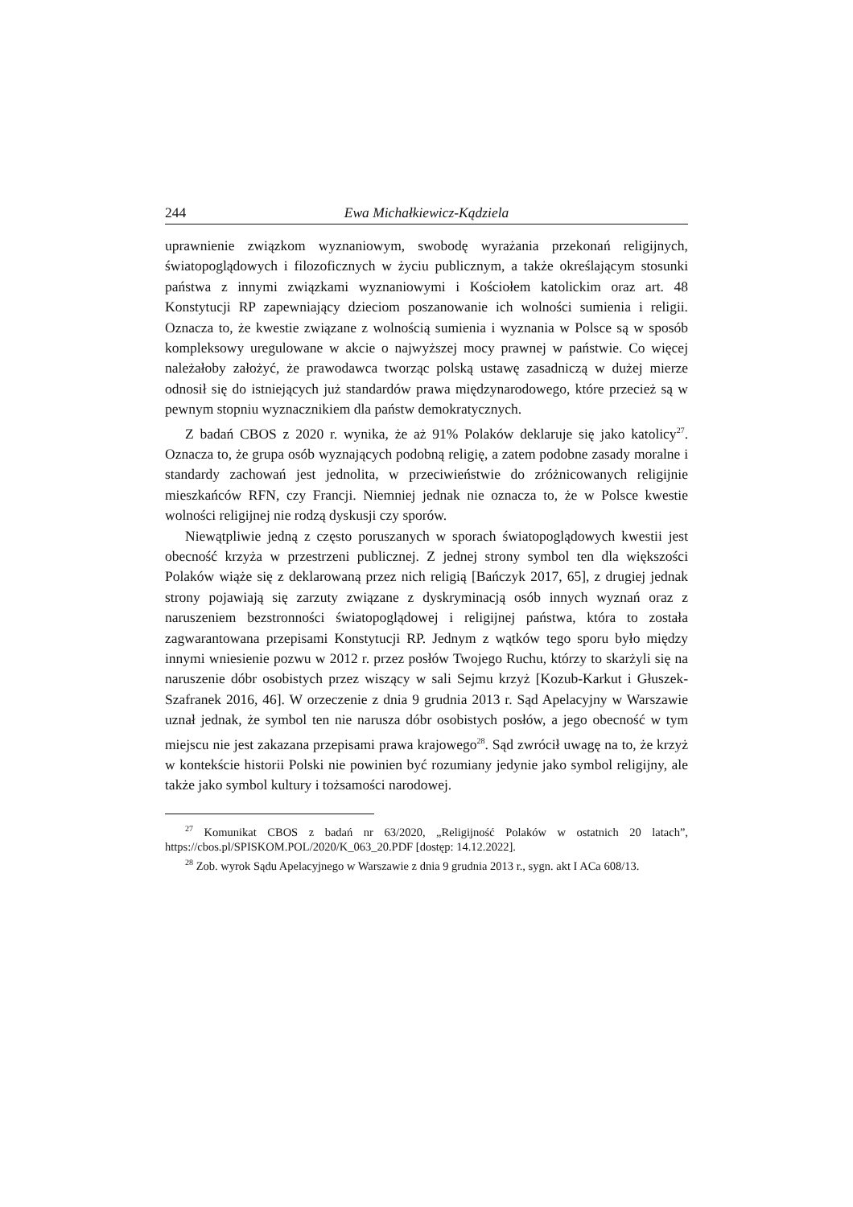244 Ewa Michałkiewicz-Kądziela
uprawnienie związkom wyznaniowym, swobodę wyrażania przekonań religijnych, światopoglądowych i filozoficznych w życiu publicznym, a także określającym stosunki państwa z innymi związkami wyznaniowymi i Kościołem katolickim oraz art. 48 Konstytucji RP zapewniający dzieciom poszanowanie ich wolności sumienia i religii. Oznacza to, że kwestie związane z wolnością sumienia i wyznania w Polsce są w sposób kompleksowy uregulowane w akcie o najwyższej mocy prawnej w państwie. Co więcej należałoby założyć, że prawodawca tworząc polską ustawę zasadniczą w dużej mierze odnosił się do istniejących już standardów prawa międzynarodowego, które przecież są w pewnym stopniu wyznacznikiem dla państw demokratycznych.
Z badań CBOS z 2020 r. wynika, że aż 91% Polaków deklaruje się jako katolicy<sup>27</sup>. Oznacza to, że grupa osób wyznających podobną religię, a zatem podobne zasady moralne i standardy zachowań jest jednolita, w przeciwieństwie do zróżnicowanych religijnie mieszkańców RFN, czy Francji. Niemniej jednak nie oznacza to, że w Polsce kwestie wolności religijnej nie rodzą dyskusji czy sporów.
Niewątpliwie jedną z często poruszanych w sporach światopoglądowych kwestii jest obecność krzyża w przestrzeni publicznej. Z jednej strony symbol ten dla większości Polaków wiąże się z deklarowaną przez nich religią [Bańczyk 2017, 65], z drugiej jednak strony pojawiają się zarzuty związane z dyskryminacją osób innych wyznań oraz z naruszeniem bezstronności światopoglądowej i religijnej państwa, która to została zagwarantowana przepisami Konstytucji RP. Jednym z wątków tego sporu było między innymi wniesienie pozwu w 2012 r. przez posłów Twojego Ruchu, którzy to skarżyli się na naruszenie dóbr osobistych przez wiszący w sali Sejmu krzyż [Kozub-Karkut i Głuszek-Szafranek 2016, 46]. W orzeczenie z dnia 9 grudnia 2013 r. Sąd Apelacyjny w Warszawie uznał jednak, że symbol ten nie narusza dóbr osobistych posłów, a jego obecność w tym miejscu nie jest zakazana przepisami prawa krajowego<sup>28</sup>. Sąd zwrócił uwagę na to, że krzyż w kontekście historii Polski nie powinien być rozumiany jedynie jako symbol religijny, ale także jako symbol kultury i tożsamości narodowej.
<sup>27</sup> Komunikat CBOS z badań nr 63/2020, „Religijność Polaków w ostatnich 20 latach”, https://cbos.pl/SPISKOM.POL/2020/K_063_20.PDF [dostęp: 14.12.2022].
<sup>28</sup> Zob. wyrok Sądu Apelacyjnego w Warszawie z dnia 9 grudnia 2013 r., sygn. akt I ACa 608/13.